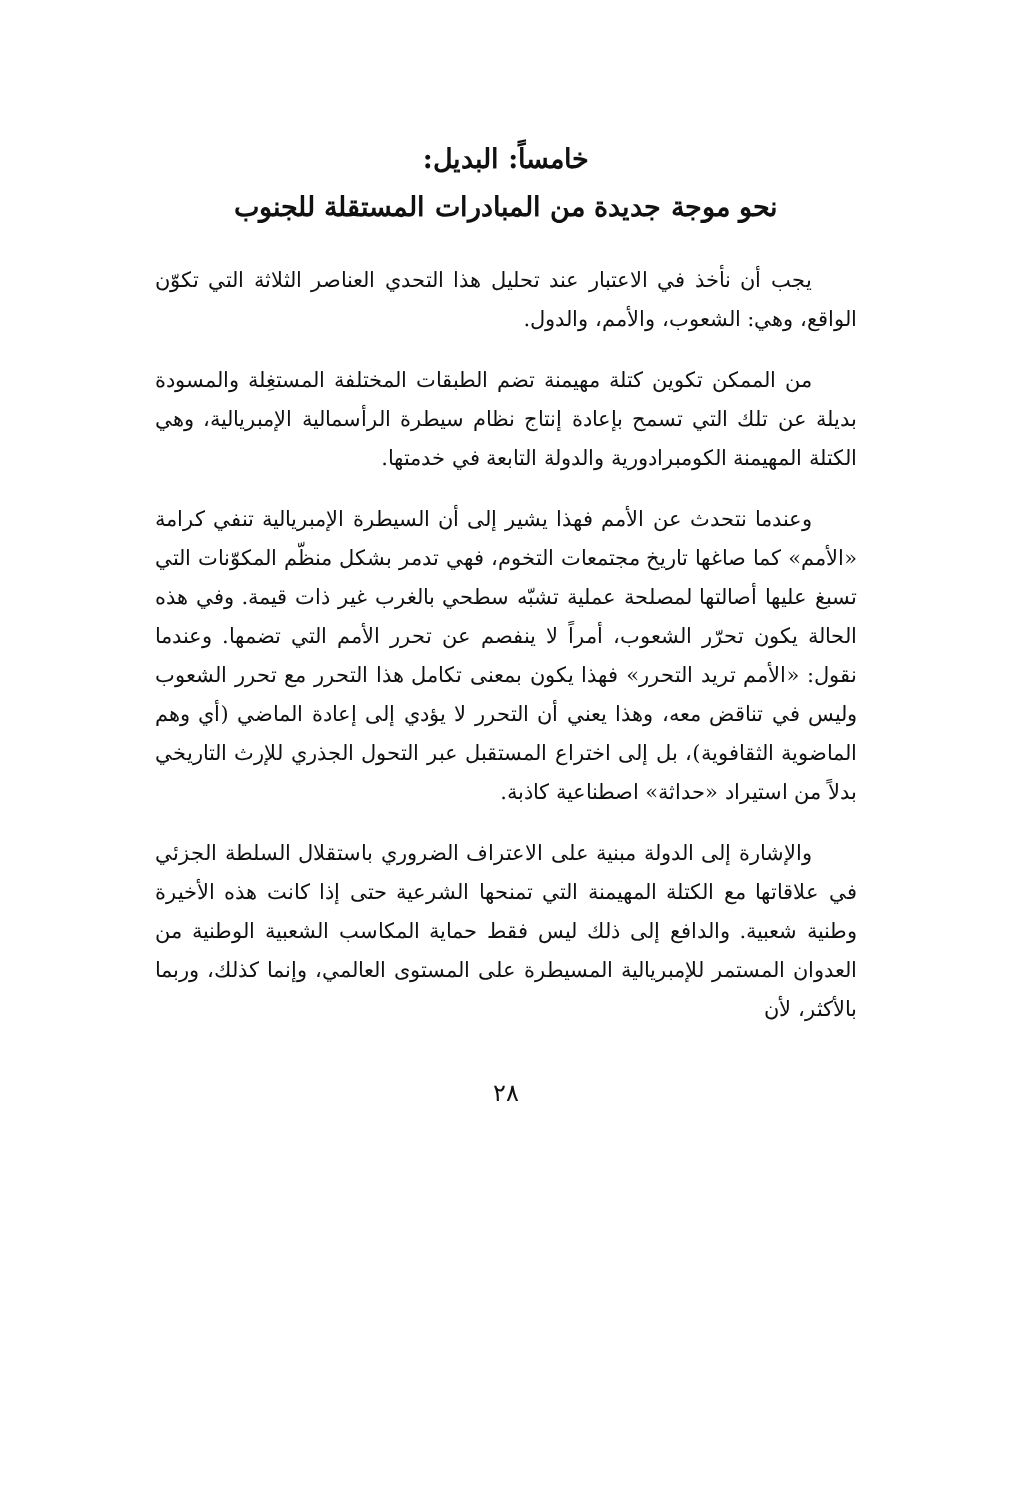خامساً: البديل:
نحو موجة جديدة من المبادرات المستقلة للجنوب
يجب أن نأخذ في الاعتبار عند تحليل هذا التحدي العناصر الثلاثة التي تكوّن الواقع، وهي: الشعوب، والأمم، والدول.
من الممكن تكوين كتلة مهيمنة تضم الطبقات المختلفة المستغِلة والمسودة بديلة عن تلك التي تسمح بإعادة إنتاج نظام سيطرة الرأسمالية الإمبريالية، وهي الكتلة المهيمنة الكومبرادورية والدولة التابعة في خدمتها.
وعندما نتحدث عن الأمم فهذا يشير إلى أن السيطرة الإمبريالية تنفي كرامة «الأمم» كما صاغها تاريخ مجتمعات التخوم، فهي تدمر بشكل منظّم المكوّنات التي تسبغ عليها أصالتها لمصلحة عملية تشبّه سطحي بالغرب غير ذات قيمة. وفي هذه الحالة يكون تحرّر الشعوب، أمراً لا ينفصم عن تحرر الأمم التي تضمها. وعندما نقول: «الأمم تريد التحرر» فهذا يكون بمعنى تكامل هذا التحرر مع تحرر الشعوب وليس في تناقض معه، وهذا يعني أن التحرر لا يؤدي إلى إعادة الماضي (أي وهم الماضوية الثقافوية)، بل إلى اختراع المستقبل عبر التحول الجذري للإرث التاريخي بدلاً من استيراد «حداثة» اصطناعية كاذبة.
والإشارة إلى الدولة مبنية على الاعتراف الضروري باستقلال السلطة الجزئي في علاقاتها مع الكتلة المهيمنة التي تمنحها الشرعية حتى إذا كانت هذه الأخيرة وطنية شعبية. والدافع إلى ذلك ليس فقط حماية المكاسب الشعبية الوطنية من العدوان المستمر للإمبريالية المسيطرة على المستوى العالمي، وإنما كذلك، وربما بالأكثر، لأن
٢٨